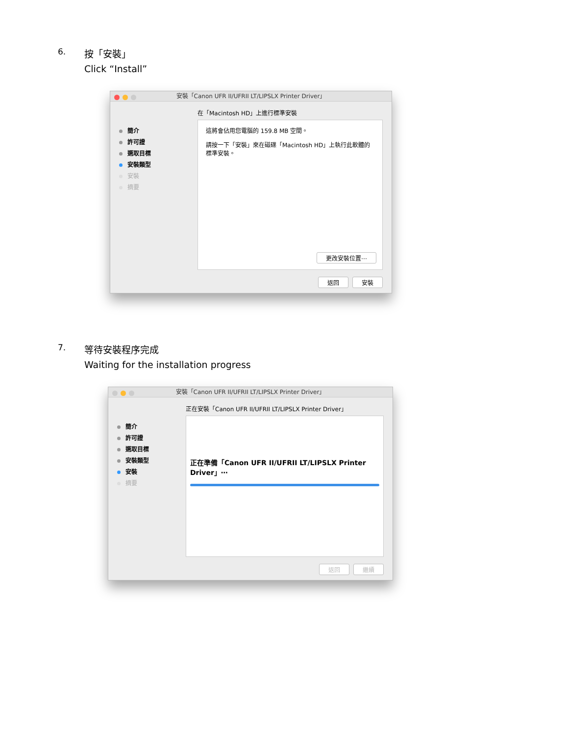6. 按「安裝」
Click “Install”
安裝「Canon UFR II/UFRII LT/LIPSLX Printer Driver」
簡介
許可證
選取目標
安裝類型
安裝
摘要
在「Macintosh HD」上進行標準安裝
這將會佔用您電腦的 159.8 MB 空間。
請按一下「安裝」來在磁碟「Macintosh HD」上執行此軟體的標準安裝。
更改安裝位置⋯
返回 安裝
7. 等待安裝程序完成
Waiting for the installation progress
安裝「Canon UFR II/UFRII LT/LIPSLX Printer Driver」
簡介
許可證
選取目標
安裝類型
安裝
摘要
正在安裝「Canon UFR II/UFRII LT/LIPSLX Printer Driver」
正在準備「Canon UFR II/UFRII LT/LIPSLX Printer Driver」⋯
返回 繼續